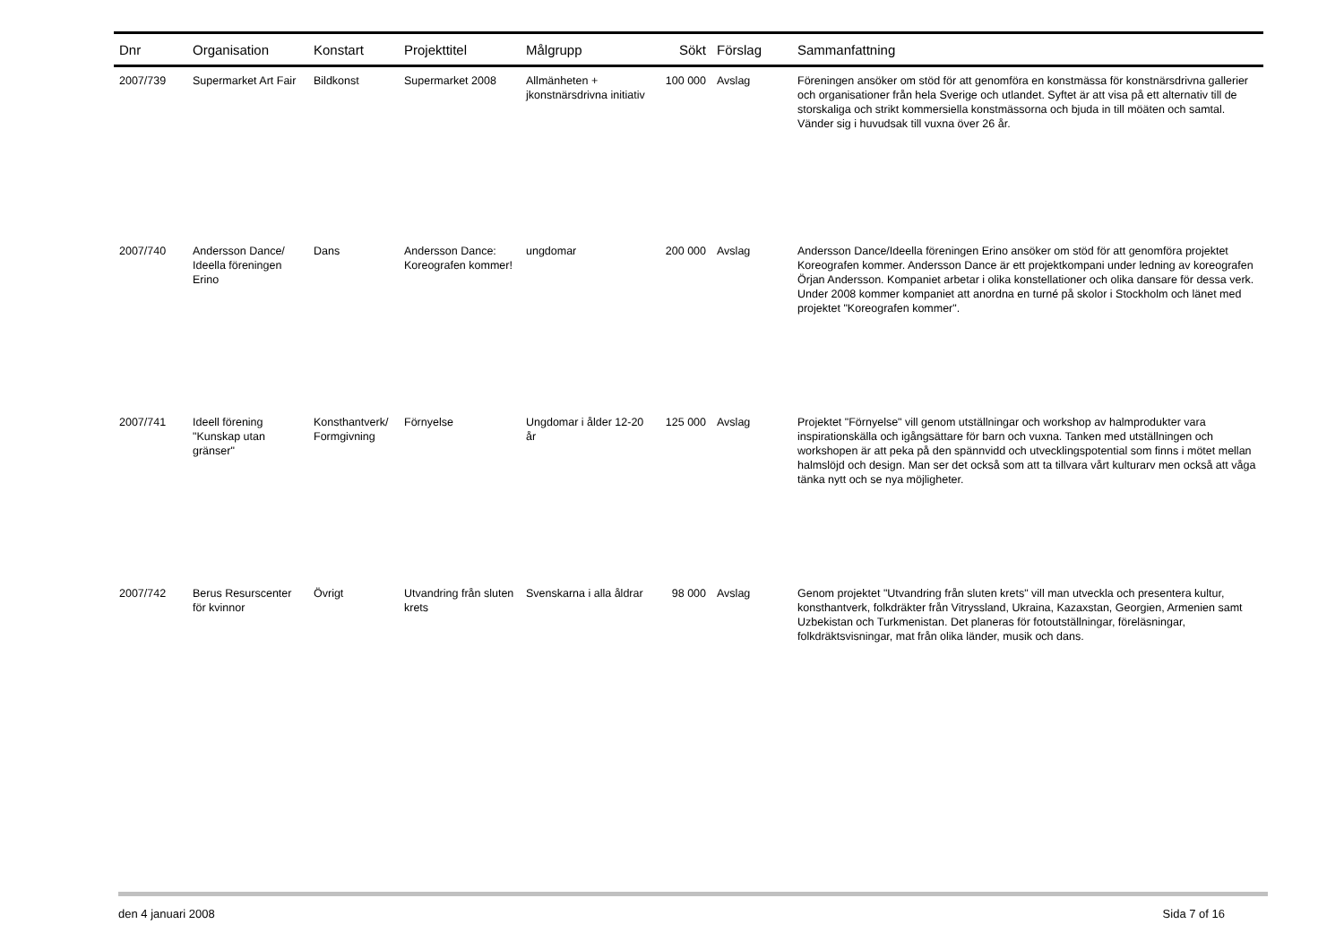| Dnr | Organisation | Konstart | Projekttitel | Målgrupp | Sökt | Förslag | Sammanfattning |
| --- | --- | --- | --- | --- | --- | --- | --- |
| 2007/739 | Supermarket Art Fair | Bildkonst | Supermarket 2008 | Allmänheten + jkonstnärsdrivna initiativ | 100 000 | Avslag | Föreningen ansöker om stöd för att genomföra en konstmässa för konstnärsdrivna gallerier och organisationer från hela Sverige och utlandet. Syftet är att visa på ett alternativ till de storskaliga och strikt kommersiella konstmässorna och bjuda in till möäten och samtal. Vänder sig i huvudsak till vuxna över 26 år. |
| 2007/740 | Andersson Dance/ Ideella föreningen Erino | Dans | Andersson Dance: Koreografen kommer! | ungdomar | 200 000 | Avslag | Andersson Dance/Ideella föreningen Erino ansöker om stöd för att genomföra projektet Koreografen kommer. Andersson Dance är ett projektkompani under ledning av koreografen Örjan Andersson. Kompaniet arbetar i olika konstellationer och olika dansare för dessa verk. Under 2008 kommer kompaniet att anordna en turné på skolor i Stockholm och länet med projektet "Koreografen kommer". |
| 2007/741 | Ideell förening "Kunskap utan gränser" | Konsthantverk/ Formgivning | Förnyelse | Ungdomar i ålder 12-20 år | 125 000 | Avslag | Projektet "Förnyelse" vill genom utställningar och workshop av halmprodukter vara inspirationskälla och igångsättare för barn och vuxna. Tanken med utställningen och workshopen är att peka på den spännvidd och utvecklingspotential som finns i mötet mellan halmslöjd och design. Man ser det också som att ta tillvara vårt kulturarv men också att våga tänka nytt och se nya möjligheter. |
| 2007/742 | Berus Resurscenter för kvinnor | Övrigt | Utvandring från sluten krets | Svenskarna i alla åldrar | 98 000 | Avslag | Genom projektet "Utvandring från sluten krets" vill man utveckla och presentera kultur, konsthantverk, folkdräkter från Vitryssland, Ukraina, Kazaxstan, Georgien, Armenien samt Uzbekistan och Turkmenistan. Det planeras för fotoutställningar, föreläsningar, folkdräktsvisningar, mat från olika länder, musik och dans. |
den 4 januari 2008 Sida 7 of 16